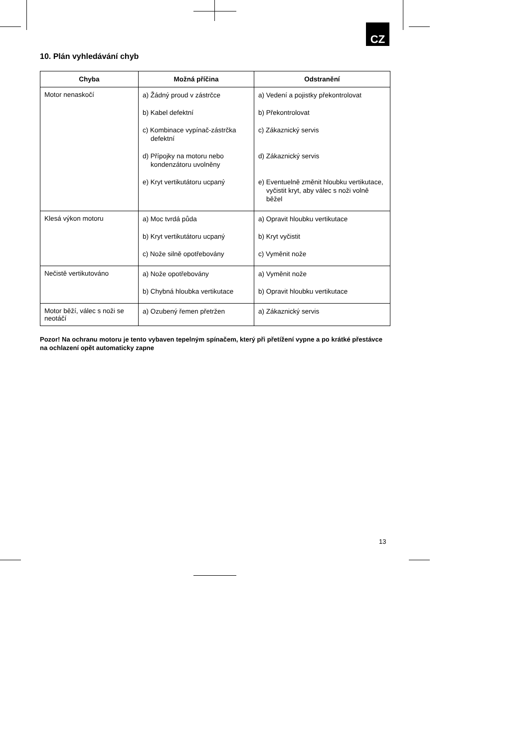CZ
10. Plán vyhledávání chyb
| Chyba | Možná příčina | Odstranění |
| --- | --- | --- |
| Motor nenaskočí | a) Žádný proud v zástrčce b) Kabel defektní c) Kombinace vypínač-zástrčka defektní d) Přípojky na motoru nebo kondenzátoru uvolněny e) Kryt vertikutátoru ucpaný | a) Vedení a pojistky překontrolovat b) Překontrolovat c) Zákaznický servis d) Zákaznický servis e) Eventuelně změnit hloubku vertikutace, vyčistit kryt, aby válec s noži volně běžel |
| Klesá výkon motoru | a) Moc tvrdá půda b) Kryt vertikutátoru ucpaný c) Nože silně opotřebovány | a) Opravit hloubku vertikutace b) Kryt vyčistit c) Vyměnit nože |
| Nečistě vertikutováno | a) Nože opotřebovány b) Chybná hloubka vertikutace | a) Vyměnit nože b) Opravit hloubku vertikutace |
| Motor běží, válec s noži se neotáčí | a) Ozubený řemen přetržen | a) Zákaznický servis |
Pozor! Na ochranu motoru je tento vybaven tepelným spínačem, který při přetížení vypne a po krátké přestávce na ochlazení opět automaticky zapne
13